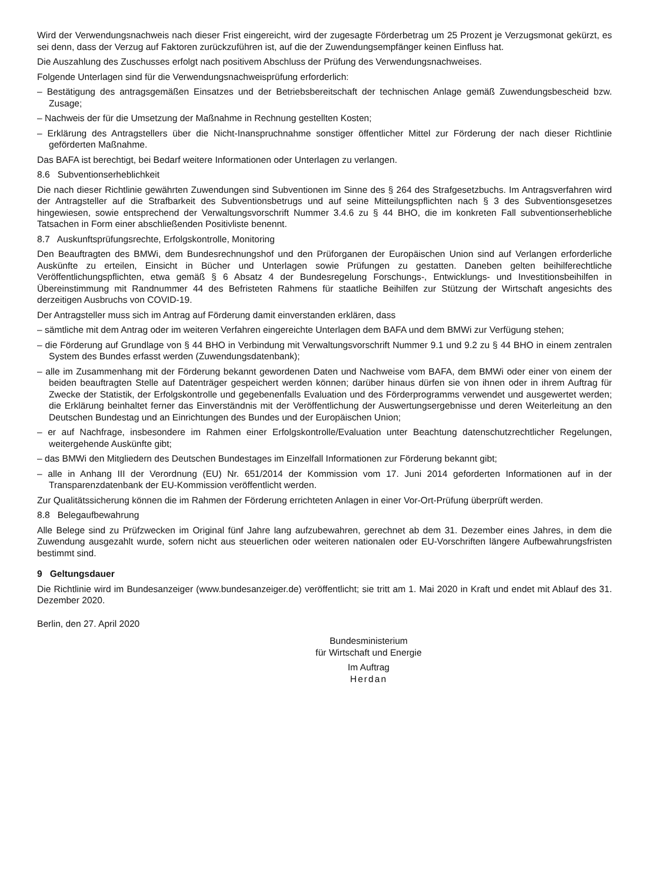Wird der Verwendungsnachweis nach dieser Frist eingereicht, wird der zugesagte Förderbetrag um 25 Prozent je Verzugsmonat gekürzt, es sei denn, dass der Verzug auf Faktoren zurückzuführen ist, auf die der Zuwendungsempfänger keinen Einfluss hat.
Die Auszahlung des Zuschusses erfolgt nach positivem Abschluss der Prüfung des Verwendungsnachweises.
Folgende Unterlagen sind für die Verwendungsnachweisprüfung erforderlich:
– Bestätigung des antragsgemäßen Einsatzes und der Betriebsbereitschaft der technischen Anlage gemäß Zuwendungsbescheid bzw. Zusage;
– Nachweis der für die Umsetzung der Maßnahme in Rechnung gestellten Kosten;
– Erklärung des Antragstellers über die Nicht-Inanspruchnahme sonstiger öffentlicher Mittel zur Förderung der nach dieser Richtlinie geförderten Maßnahme.
Das BAFA ist berechtigt, bei Bedarf weitere Informationen oder Unterlagen zu verlangen.
8.6 Subventionserheblichkeit
Die nach dieser Richtlinie gewährten Zuwendungen sind Subventionen im Sinne des § 264 des Strafgesetzbuchs. Im Antragsverfahren wird der Antragsteller auf die Strafbarkeit des Subventionsbetrugs und auf seine Mitteilungspflichten nach § 3 des Subventionsgesetzes hingewiesen, sowie entsprechend der Verwaltungsvorschrift Nummer 3.4.6 zu § 44 BHO, die im konkreten Fall subventionserhebliche Tatsachen in Form einer abschließenden Positivliste benennt.
8.7 Auskunftsprüfungsrechte, Erfolgskontrolle, Monitoring
Den Beauftragten des BMWi, dem Bundesrechnungshof und den Prüforganen der Europäischen Union sind auf Verlangen erforderliche Auskünfte zu erteilen, Einsicht in Bücher und Unterlagen sowie Prüfungen zu gestatten. Daneben gelten beihilferechtliche Veröffentlichungspflichten, etwa gemäß § 6 Absatz 4 der Bundesregelung Forschungs-, Entwicklungs- und Investitionsbeihilfen in Übereinstimmung mit Randnummer 44 des Befristeten Rahmens für staatliche Beihilfen zur Stützung der Wirtschaft angesichts des derzeitigen Ausbruchs von COVID-19.
Der Antragsteller muss sich im Antrag auf Förderung damit einverstanden erklären, dass
– sämtliche mit dem Antrag oder im weiteren Verfahren eingereichte Unterlagen dem BAFA und dem BMWi zur Verfügung stehen;
– die Förderung auf Grundlage von § 44 BHO in Verbindung mit Verwaltungsvorschrift Nummer 9.1 und 9.2 zu § 44 BHO in einem zentralen System des Bundes erfasst werden (Zuwendungsdatenbank);
– alle im Zusammenhang mit der Förderung bekannt gewordenen Daten und Nachweise vom BAFA, dem BMWi oder einer von einem der beiden beauftragten Stelle auf Datenträger gespeichert werden können; darüber hinaus dürfen sie von ihnen oder in ihrem Auftrag für Zwecke der Statistik, der Erfolgskontrolle und gegebenenfalls Evaluation und des Förderprogramms verwendet und ausgewertet werden; die Erklärung beinhaltet ferner das Einverständnis mit der Veröffentlichung der Auswertungsergebnisse und deren Weiterleitung an den Deutschen Bundestag und an Einrichtungen des Bundes und der Europäischen Union;
– er auf Nachfrage, insbesondere im Rahmen einer Erfolgskontrolle/Evaluation unter Beachtung datenschutzrechtlicher Regelungen, weitergehende Auskünfte gibt;
– das BMWi den Mitgliedern des Deutschen Bundestages im Einzelfall Informationen zur Förderung bekannt gibt;
– alle in Anhang III der Verordnung (EU) Nr. 651/2014 der Kommission vom 17. Juni 2014 geforderten Informationen auf in der Transparenzdatenbank der EU-Kommission veröffentlicht werden.
Zur Qualitätssicherung können die im Rahmen der Förderung errichteten Anlagen in einer Vor-Ort-Prüfung überprüft werden.
8.8 Belegaufbewahrung
Alle Belege sind zu Prüfzwecken im Original fünf Jahre lang aufzubewahren, gerechnet ab dem 31. Dezember eines Jahres, in dem die Zuwendung ausgezahlt wurde, sofern nicht aus steuerlichen oder weiteren nationalen oder EU-Vorschriften längere Aufbewahrungsfristen bestimmt sind.
9 Geltungsdauer
Die Richtlinie wird im Bundesanzeiger (www.bundesanzeiger.de) veröffentlicht; sie tritt am 1. Mai 2020 in Kraft und endet mit Ablauf des 31. Dezember 2020.
Berlin, den 27. April 2020
Bundesministerium
für Wirtschaft und Energie
Im Auftrag
Herdan